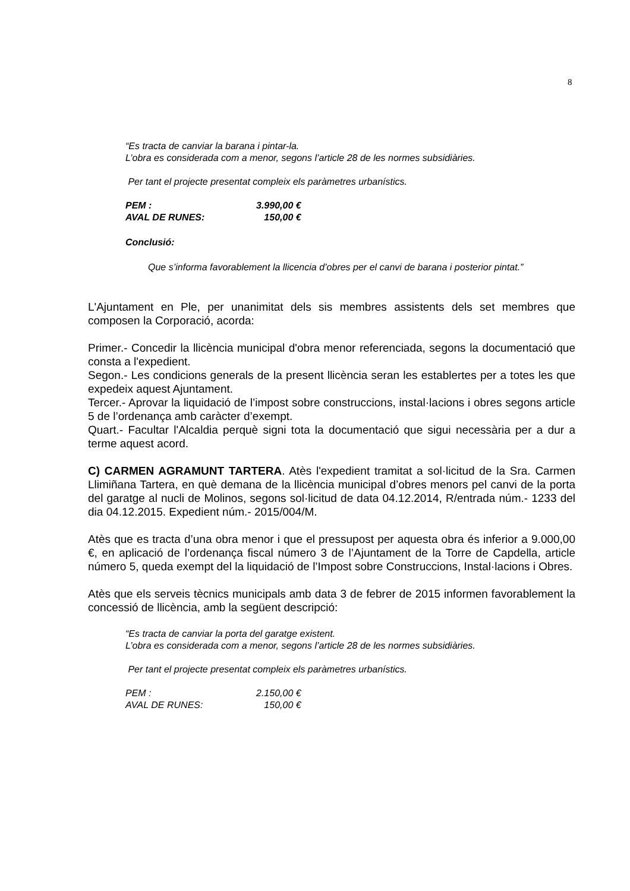8
“Es tracta de canviar la barana i pintar-la.
L’obra es considerada com a menor, segons l’article 28 de les normes subsidiàries.
Per tant el projecte presentat compleix els paràmetres urbanístics.
PEM : 3.990,00 €
AVAL DE RUNES: 150,00 €
Conclusió:
Que s’informa favorablement la llicencia d’obres per el canvi de barana i posterior pintat.”
L'Ajuntament en Ple, per unanimitat dels sis membres assistents dels set membres que composen la Corporació, acorda:
Primer.- Concedir la llicència municipal d'obra menor referenciada, segons la documentació que consta a l'expedient.
Segon.- Les condicions generals de la present llicència seran les establertes per a totes les que expedeix aquest Ajuntament.
Tercer.- Aprovar la liquidació de l’impost sobre construccions, instal·lacions i obres segons article 5 de l’ordenança amb caràcter d’exempt.
Quart.- Facultar l'Alcaldia perquè signi tota la documentació que sigui necessària per a dur a terme aquest acord.
C) CARMEN AGRAMUNT TARTERA. Atès l'expedient tramitat a sol·licitud de la Sra. Carmen Llimiñana Tartera, en què demana de la llicència municipal d’obres menors pel canvi de la porta del garatge al nucli de Molinos, segons sol·licitud de data 04.12.2014, R/entrada núm.- 1233 del dia 04.12.2015. Expedient núm.- 2015/004/M.
Atès que es tracta d’una obra menor i que el pressupost per aquesta obra és inferior a 9.000,00 €, en aplicació de l’ordenança fiscal número 3 de l’Ajuntament de la Torre de Capdella, article número 5, queda exempt del la liquidació de l’Impost sobre Construccions, Instal·lacions i Obres.
Atès que els serveis tècnics municipals amb data 3 de febrer de 2015 informen favorablement la concessió de llicència, amb la següent descripció:
“Es tracta de canviar la porta del garatge existent.
L’obra es considerada com a menor, segons l’article 28 de les normes subsidiàries.
Per tant el projecte presentat compleix els paràmetres urbanístics.
PEM : 2.150,00 €
AVAL DE RUNES: 150,00 €